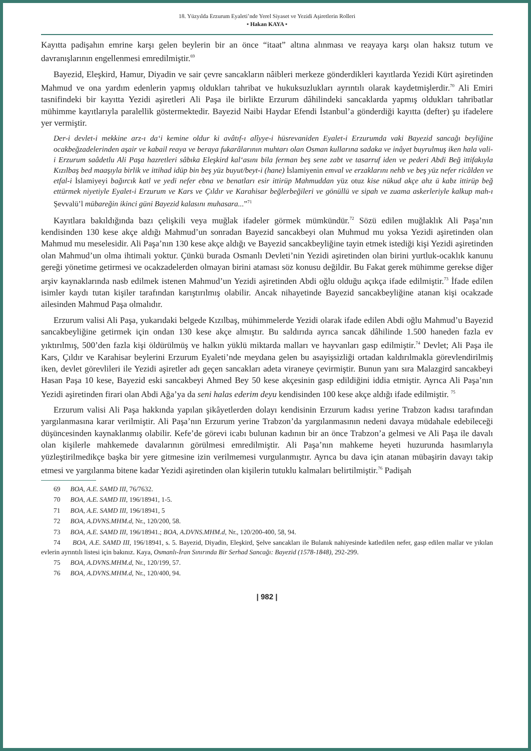18. Yüzyılda Erzurum Eyaleti’nde Yerel Siyaset ve Yezidi Aşiretlerin Rolleri
• Hakan KAYA •
Kayıtta padişahın emrine karşı gelen beylerin bir an önce “itaat” altına alınması ve reayaya karşı olan haksız tutum ve davranışlarının engellenmesi emredilmiştir.<sup>69</sup>
Bayezid, Eleşkird, Hamur, Diyadin ve sair çevre sancakların nâibleri merkeze gönderdikleri kayıtlarda Yezidi Kürt aşiretinden Mahmud ve ona yardım edenlerin yapmış oldukları tahribat ve hukuksuzlukları ayrıntılı olarak kaydetmişlerdir.<sup>70</sup> Ali Emiri tasnifindeki bir kayıtta Yezidi aşiretleri Ali Paşa ile birlikte Erzurum dâhilindeki sancaklarda yapmış oldukları tahribatlar mühimme kayıtlarıyla paralellik göstermektedir. Bayezid Naibi Haydar Efendi İstanbul’a gönderdiği kayıtta (defter) şu ifadelere yer vermiştir.
Der-i devlet-i mekkine arz-ı da‘i kemine oldur ki avâtıf-ı alîyye-i hüsrevaniden Eyalet-i Erzurumda vaki Bayezid sancağı beyliğine ocakbeğzadelerinden aşair ve kabail reaya ve beraya fukarâlarının muhtarı olan Osman kullarına sadaka ve inâyet buyrulmuş iken hala vali-i Erzurum saâdetlu Ali Paşa hazretleri sâbıka Eleşkird kal‘asını bila ferman beş sene zabt ve tasarruf iden ve pederi Abdi Beğ ittifakıyla Kızılbaş bed maaşıyla birlik ve ittihad idüp bin beş yüz buyut/beyt-i (hane) İslamiyenin emval ve erzaklarını nehb ve beş yüz nefer ricâlden ve etfal-i İslamiyeyi bağırcık katl ve yedi nefer ebna ve benatları esir ittirüp Mahmuddan yüz otuz kise nükud akçe ahz ü kabz ittirüp beğ ettürmek niyetiyle Eyalet-i Erzurum ve Kars ve Çıldır ve Karahisar beğlerbeğileri ve gönüllü ve sipah ve zuama askerleriyle kalkup mah-ı Şevvalü’l mübareğin ikinci güni Bayezid kalasını muhasara...”<sup>71</sup>
Kayıtlara bakıldığında bazı çelişkili veya muğlak ifadeler görmek mümkündür.<sup>72</sup> Sözü edilen muğlaklık Ali Paşa’nın kendisinden 130 kese akçe aldığı Mahmud’un sonradan Bayezid sancakbeyi olan Muhmud mu yoksa Yezidi aşiretinden olan Mahmud mu meselesidir. Ali Paşa’nın 130 kese akçe aldığı ve Bayezid sancakbeyliğine tayin etmek istediği kişi Yezidi aşiretinden olan Mahmud’un olma ihtimali yoktur. Çünkü burada Osmanlı Devleti’nin Yezidi aşiretinden olan birini yurtluk-ocaklık kanunu gereği yönetime getirmesi ve ocakzadelerden olmayan birini ataması söz konusu değildir. Bu Fakat gerek mühimme gerekse diğer arşiv kaynaklarında nasb edilmek istenen Mahmud’un Yezidi aşiretinden Abdi oğlu olduğu açıkça ifade edilmiştir.<sup>73</sup> İfade edilen isimler kaydı tutan kişiler tarafından karıştırılmış olabilir. Ancak nihayetinde Bayezid sancakbeyliğine atanan kişi ocakzade ailesinden Mahmud Paşa olmalıdır.
Erzurum valisi Ali Paşa, yukarıdaki belgede Kızılbaş, mühimmelerde Yezidi olarak ifade edilen Abdi oğlu Mahmud’u Bayezid sancakbeyliğine getirmek için ondan 130 kese akçe almıştır. Bu saldırıda ayrıca sancak dâhilinde 1.500 haneden fazla ev yıktırılmış, 500’den fazla kişi öldürülmüş ve halkın yüklü miktarda malları ve hayvanları gasp edilmiştir.<sup>74</sup> Devlet; Ali Paşa ile Kars, Çıldır ve Karahisar beylerini Erzurum Eyaleti’nde meydana gelen bu asayişsizliği ortadan kaldırılmakla görevlendirilmiş iken, devlet görevlileri ile Yezidi aşiretler adı geçen sancakları adeta viraneye çevirmiştir. Bunun yanı sıra Malazgird sancakbeyi Hasan Paşa 10 kese, Bayezid eski sancakbeyi Ahmed Bey 50 kese akçesinin gasp edildiğini iddia etmiştir. Ayrıca Ali Paşa’nın Yezidi aşiretinden firari olan Abdi Ağa’ya da seni halas ederim deyu kendisinden 100 kese akçe aldığı ifade edilmiştir. <sup>75</sup>
Erzurum valisi Ali Paşa hakkında yapılan şikâyetlerden dolayı kendisinin Erzurum kadısı yerine Trabzon kadısı tarafından yargılanmasına karar verilmiştir. Ali Paşa’nın Erzurum yerine Trabzon’da yargılanmasının nedeni davaya müdahale edebileceği düşüncesinden kaynaklanmış olabilir. Kefe’de görevi icabı bulunan kadının bir an önce Trabzon’a gelmesi ve Ali Paşa ile davalı olan kişilerle mahkemede davalarının görülmesi emredilmiştir. Ali Paşa’nın mahkeme heyeti huzurunda hasımlarıyla yüzleştirilmedikçe başka bir yere gitmesine izin verilmemesi vurgulanmıştır. Ayrıca bu dava için atanan mübaşirin davayı takip etmesi ve yargılanma bitene kadar Yezidi aşiretinden olan kişilerin tutuklu kalmaları belirtilmiştir.<sup>76</sup> Padişah
69 BOA, A.E. SAMD III, 76/7632.
70 BOA, A.E. SAMD III, 196/18941, 1-5.
71 BOA, A.E. SAMD III, 196/18941, 5
72 BOA, A.DVNS.MHM.d, Nr., 120/200, 58.
73 BOA, A.E. SAMD III, 196/18941.; BOA, A.DVNS.MHM.d, Nr., 120/200-400, 58, 94.
74 BOA, A.E. SAMD III, 196/18941, s. 5. Bayezid, Diyadin, Eleşkird, Şelve sancakları ile Bulanık nahiyesinde katledilen nefer, gasp edilen mallar ve yıkılan evlerin ayrıntılı listesi için bakınız. Kaya, Osmanlı-İran Sınırında Bir Serhad Sancağı: Bayezid (1578-1848), 292-299.
75 BOA, A.DVNS.MHM.d, Nr., 120/199, 57.
76 BOA, A.DVNS.MHM.d, Nr., 120/400, 94.
| 982 |